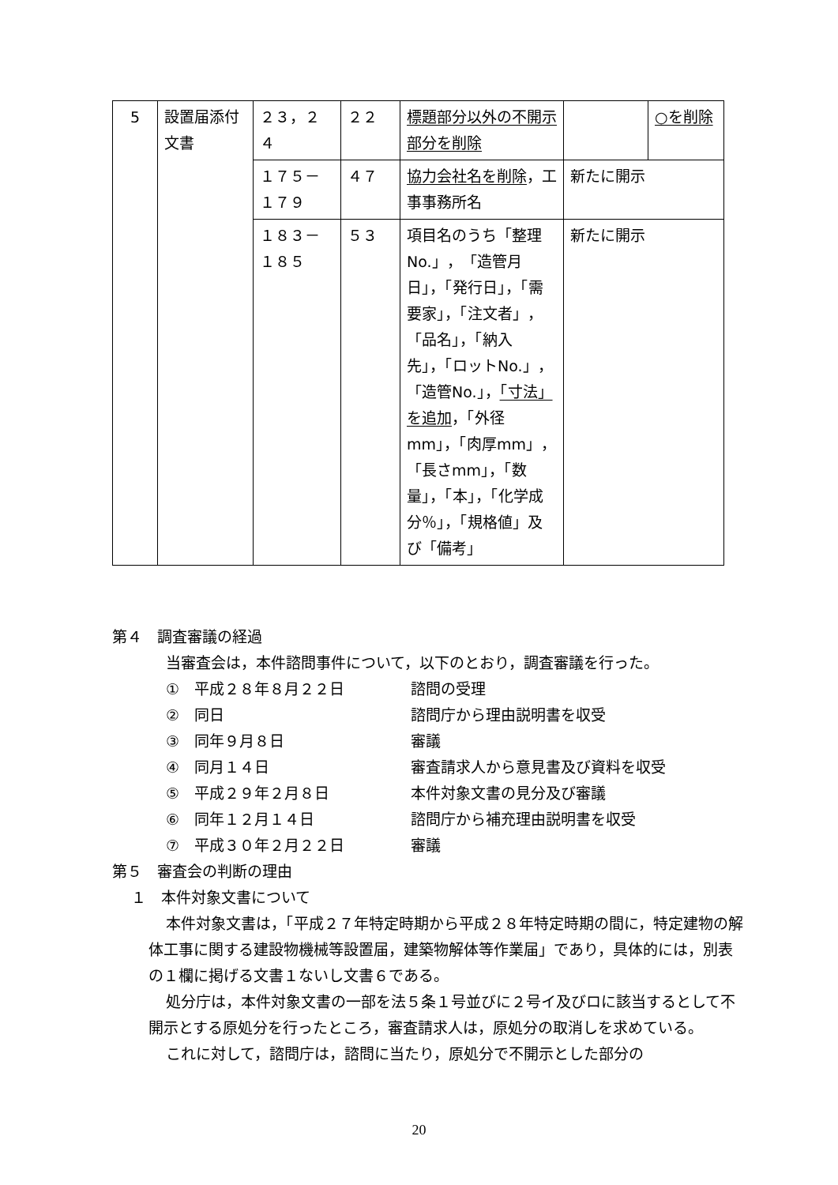| 5 | 設置届添付文書 | ２３，２４ | ２２ | 標題部分以外の不開示部分を削除 | | ○を削除 |
| | | １７５－１７９ | ４７ | 協力会社名を削除 ，工事事務所名 | 新たに開示 | |
| | | １８３－１８５ | ５３ | 項目名のうち「整理No.」，「造管月日」，「発行日」，「需要家」，「注文者」，「品名」，「納入先」，「ロットNo.」，「造管No.」， 「寸法」を追加 ，「外径mm」，「肉厚mm」，「長さmm」，「数量」，「本」，「化学成分％」，「規格値」及び「備考」 | 新たに開示 | |
第４　調査審議の経過
当審査会は，本件諮問事件について，以下のとおり，調査審議を行った。
①　平成２８年８月２２日 諮問の受理
②　同日 諮問庁から理由説明書を収受
③　同年９月８日 審議
④　同月１４日 審査請求人から意見書及び資料を収受
⑤　平成２９年２月８日 本件対象文書の見分及び審議
⑥　同年１２月１４日 諮問庁から補充理由説明書を収受
⑦　平成３０年２月２２日 審議
第５　審査会の判断の理由
１　本件対象文書について
本件対象文書は，「平成２７年特定時期から平成２８年特定時期の間に，特定建物の解体工事に関する建設物機械等設置届，建築物解体等作業届」であり，具体的には，別表の１欄に掲げる文書１ないし文書６である。
処分庁は，本件対象文書の一部を法５条１号並びに２号イ及びロに該当するとして不開示とする原処分を行ったところ，審査請求人は，原処分の取消しを求めている。
これに対して，諮問庁は，諮問に当たり，原処分で不開示とした部分の
20